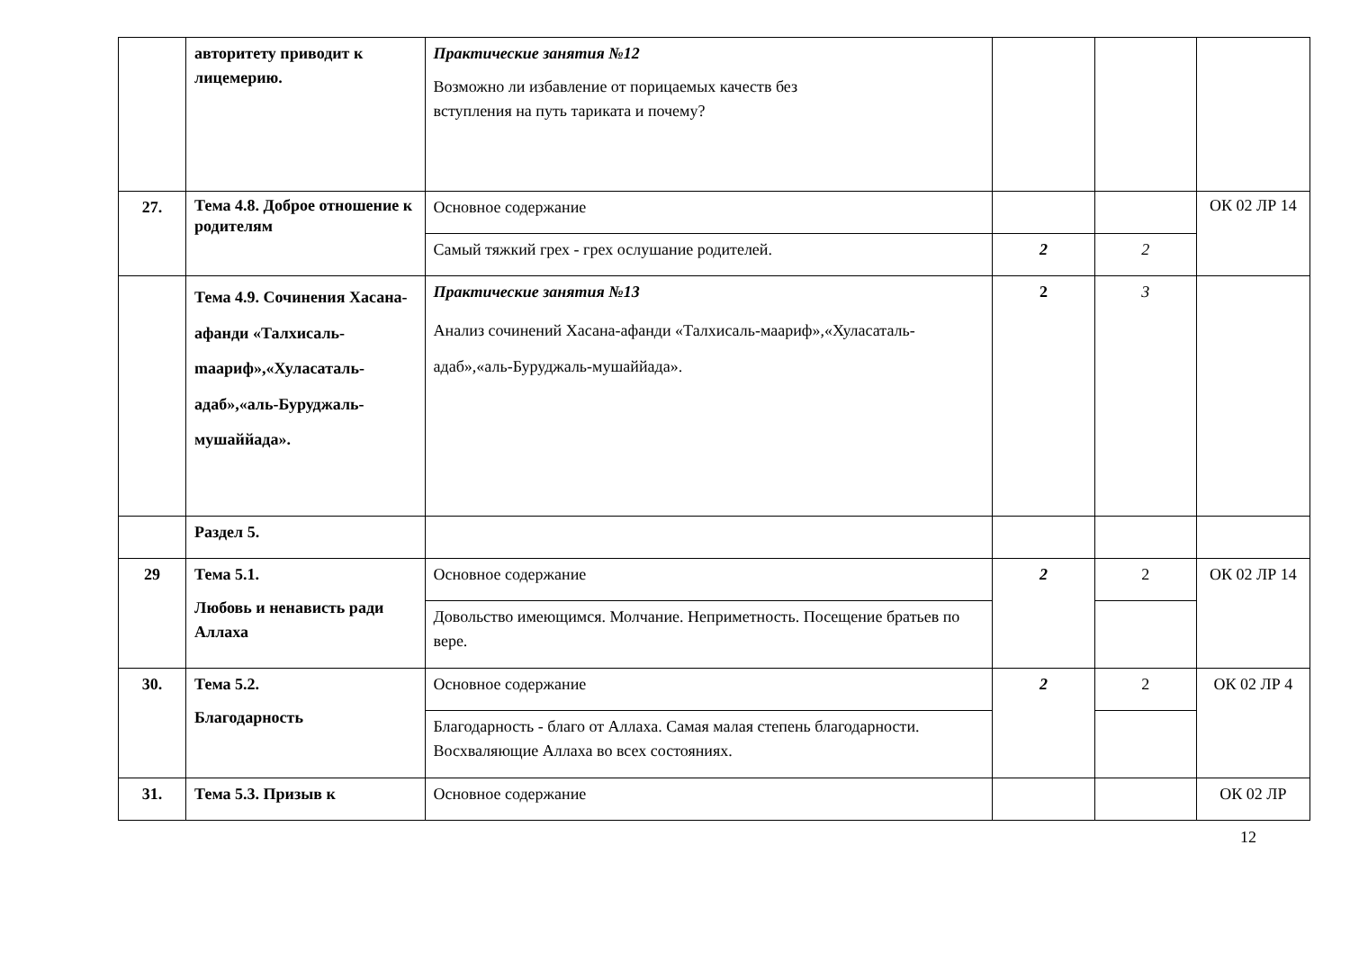| | авторитету приводит к лицемерию. | Практические занятия №12 Возможно ли избавление от порицаемых качеств без вступления на путь тариката и почему? | | | |
| 27. | Тема 4.8. Доброе отношение к родителям | Основное содержание | | | ОК 02 ЛР 14 |
| | | Самый тяжкий грех - грех ослушание родителей. | 2 | 2 | |
| | Тема 4.9. Сочинения Хасана-афанди «Талхисаль-maариф»,«Хуласаталь-адаб»,«аль-Буруджаль-мушаййада». | Практические занятия №13 Анализ сочинений Хасана-афанди «Талхисаль-маариф»,«Хуласаталь-адаб»,«аль-Буруджаль-мушаййада». | 2 | 3 | |
| | Раздел 5. | | | | |
| 29 | Тема 5.1. Любовь и ненависть ради Аллаха | Основное содержание | 2 | 2 | ОК 02 ЛР 14 |
| | | Довольство имеющимся. Молчание. Неприметность. Посещение братьев по вере. | | | |
| 30. | Тема 5.2. Благодарность | Основное содержание | 2 | 2 | ОК 02 ЛР 4 |
| | | Благодарность - благо от Аллаха. Самая малая степень благодарности. Восхваляющие Аллаха во всех состояниях. | | | |
| 31. | Тема 5.3. Призыв к | Основное содержание | | | ОК 02 ЛР |
12